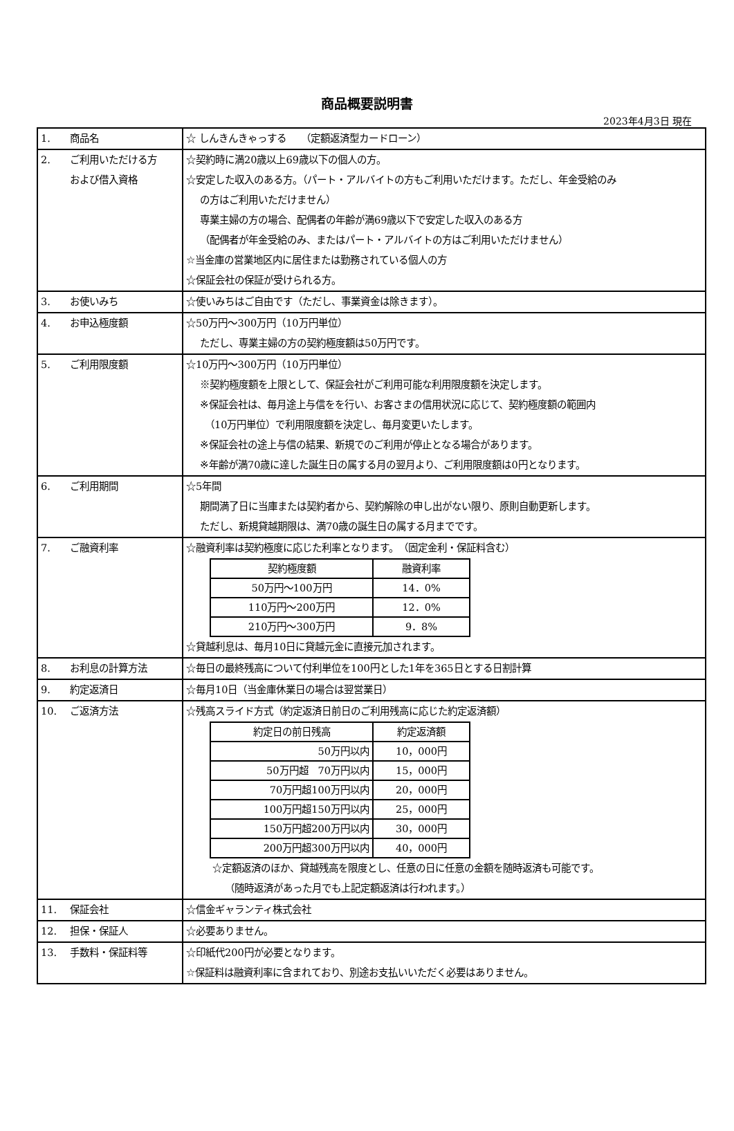商品概要説明書
2023年4月3日 現在
| 1. 商品名 | ☆ しんきんきゃっする （定額返済型カードローン） |
| 2. ご利用いただける方 および借入資格 | ☆契約時に満20歳以上69歳以下の個人の方。 ☆安定した収入のある方。（パート・アルバイトの方もご利用いただけます。ただし、年金受給のみ の方はご利用いただけません） 専業主婦の方の場合、配偶者の年齢が満69歳以下で安定した収入のある方 （配偶者が年金受給のみ、またはパート・アルバイトの方はご利用いただけません） ☆当金庫の営業地区内に居住または勤務されている個人の方 ☆保証会社の保証が受けられる方。 |
| 3. お使いみち | ☆使いみちはご自由です（ただし、事業資金は除きます）。 |
| 4. お申込極度額 | ☆50万円～300万円（10万円単位） ただし、専業主婦の方の契約極度額は50万円です。 |
| 5. ご利用限度額 | ☆10万円～300万円（10万円単位） ※契約極度額を上限として、保証会社がご利用可能な利用限度額を決定します。 ※保証会社は、毎月途上与信をを行い、お客さまの信用状況に応じて、契約極度額の範囲内 （10万円単位）で利用限度額を決定し、毎月変更いたします。 ※保証会社の途上与信の結果、新規でのご利用が停止となる場合があります。 ※年齢が満70歳に達した誕生日の属する月の翌月より、ご利用限度額は0円となります。 |
| 6. ご利用期間 | ☆5年間 期間満了日に当庫または契約者から、契約解除の申し出がない限り、原則自動更新します。 ただし、新規貸越期限は、満70歳の誕生日の属する月までです。 |
| 7. ご融資利率 | ☆融資利率は契約極度に応じた利率となります。 （固定金利・保証料含む） / 契約極度額 / 融資利率 / / --- / --- / / 50万円～100万円 / 14．0% / / 110万円～200万円 / 12．0% / / 210万円～300万円 / 9．8% / ☆貸越利息は、毎月10日に貸越元金に直接元加されます。 |
| 8. お利息の計算方法 | ☆毎日の最終残高について付利単位を100円とした1年を365日とする日割計算 |
| 9. 約定返済日 | ☆毎月10日（当金庫休業日の場合は翌営業日） |
| 10. ご返済方法 | ☆残高スライド方式（約定返済日前日のご利用残高に応じた約定返済額） / 約定日の前日残高 / 約定返済額 / / --- / --- / / 50万円以内 / 10，000円 / / 50万円超 70万円以内 / 15，000円 / / 70万円超100万円以内 / 20，000円 / / 100万円超150万円以内 / 25，000円 / / 150万円超200万円以内 / 30，000円 / / 200万円超300万円以内 / 40，000円 / ☆定額返済のほか、貸越残高を限度とし、任意の日に任意の金額を随時返済も可能です。 （随時返済があった月でも上記定額返済は行われます。） |
| 11. 保証会社 | ☆信金ギャランティ株式会社 |
| 12. 担保・保証人 | ☆必要ありません。 |
| 13. 手数料・保証料等 | ☆印紙代200円が必要となります。 ☆保証料は融資利率に含まれており、別途お支払いいただく必要はありません。 |